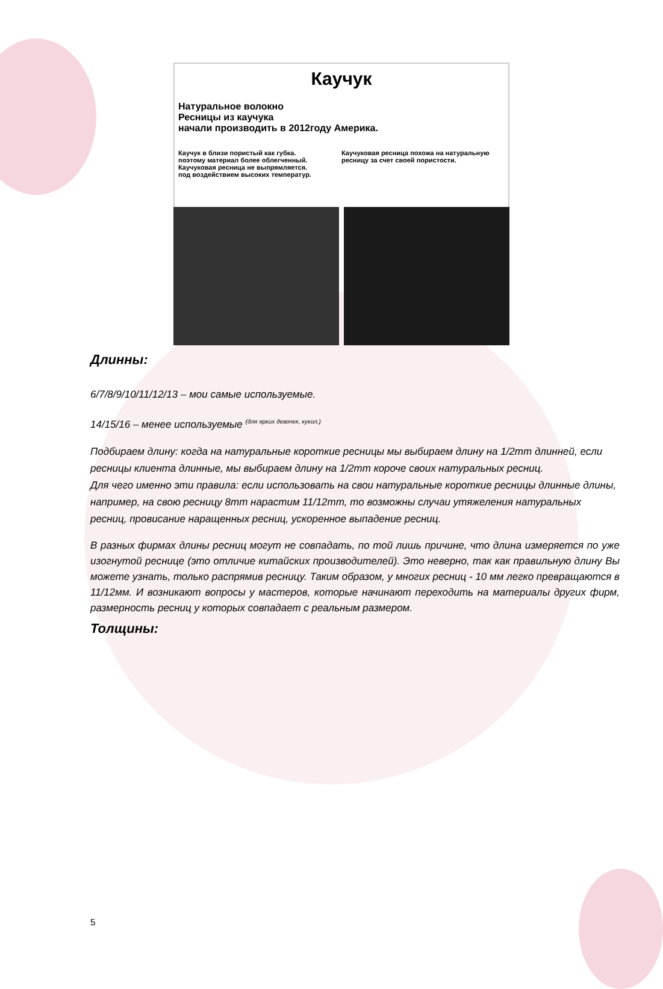Каучук
Натуральное волокно
Ресницы из каучука
начали производить в 2012году Америка.
Каучук в близи пористый как губка.
поэтому материал более облегченный.
Каучуковая ресница не выпрямляется.
под воздействием высоких температур.
Каучуковая ресница похожа на натуральную
ресницу за счет своей пористости.
Длинны:
6/7/8/9/10/11/12/13 – мои самые используемые.
14/15/16 – менее используемые <sup>(для ярких девочек, кукол.)</sup>
Подбираем длину: когда на натуральные короткие ресницы мы выбираем длину на 1/2mm длинней, если ресницы клиента длинные, мы выбираем длину на 1/2mm короче своих натуральных ресниц.
Для чего именно эти правила: если использовать на свои натуральные короткие ресницы длинные длины, например, на свою ресницу 8mm нарастим 11/12mm, то возможны случаи утяжеления натуральных ресниц, провисание наращенных ресниц, ускоренное выпадение ресниц.
В разных фирмах длины ресниц могут не совпадать, по той лишь причине, что длина измеряется по уже изогнутой реснице (это отличие китайских производителей). Это неверно, так как правильную длину Вы можете узнать, только распрямив ресницу. Таким образом, у многих ресниц - 10 мм легко превращаются в 11/12мм. И возникают вопросы у мастеров, которые начинают переходить на материалы других фирм, размерность ресниц у которых совпадает с реальным размером.
Толщины:
5